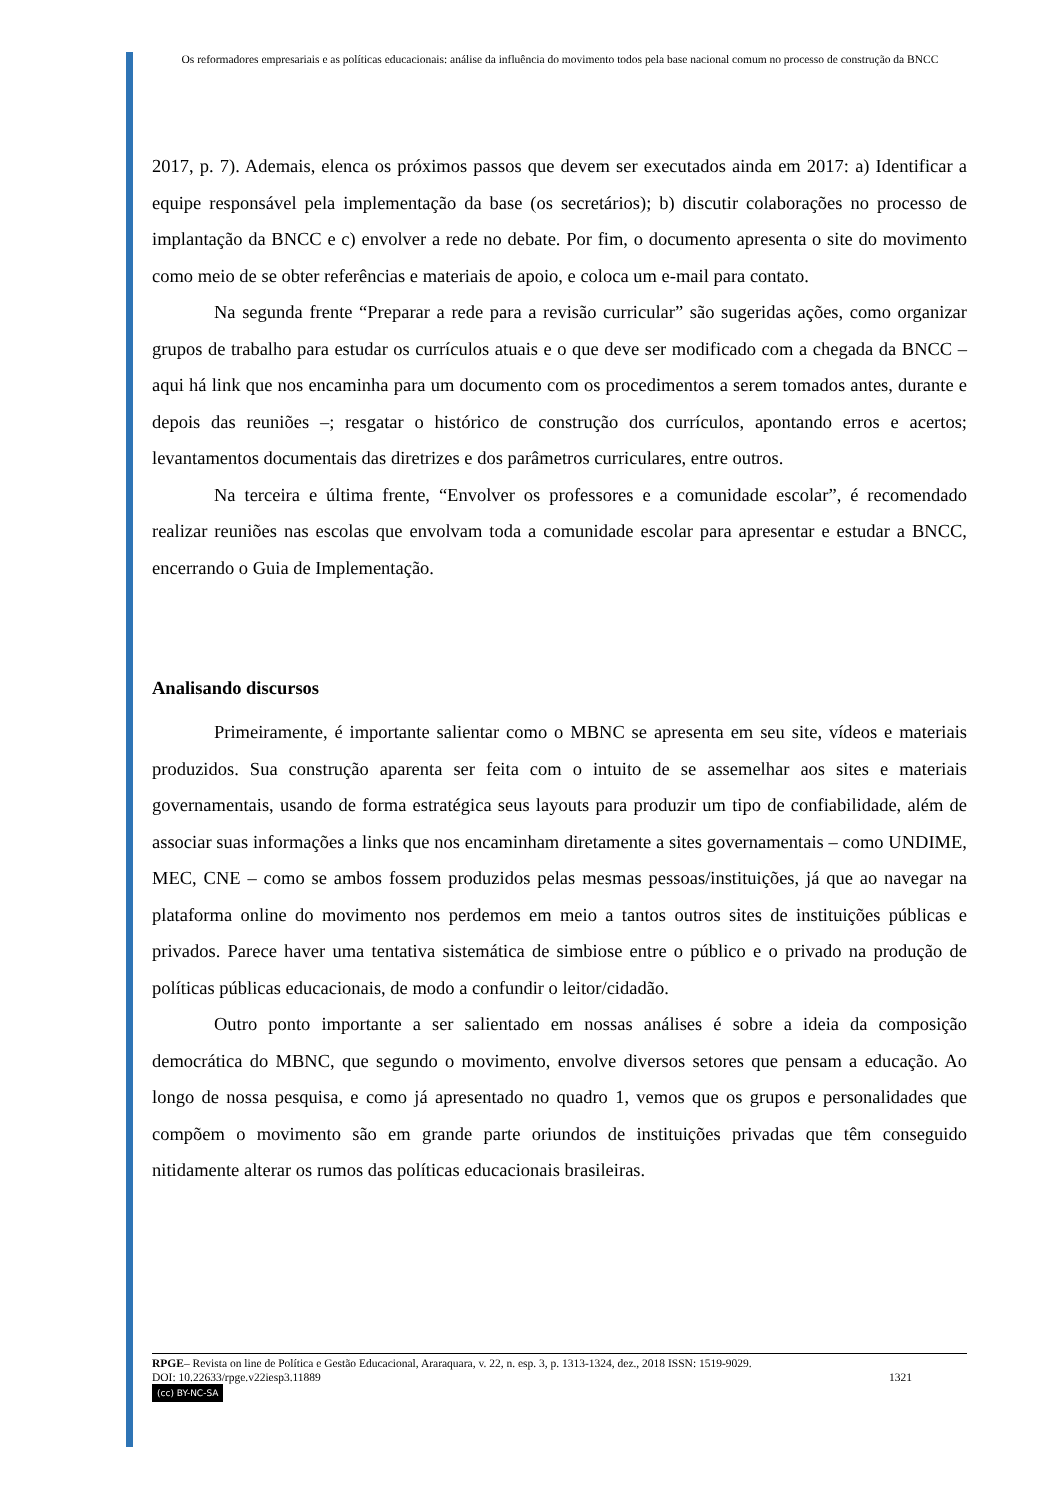Os reformadores empresariais e as políticas educacionais: análise da influência do movimento todos pela base nacional comum no processo de construção da BNCC
2017, p. 7). Ademais, elenca os próximos passos que devem ser executados ainda em 2017: a) Identificar a equipe responsável pela implementação da base (os secretários); b) discutir colaborações no processo de implantação da BNCC e c) envolver a rede no debate. Por fim, o documento apresenta o site do movimento como meio de se obter referências e materiais de apoio, e coloca um e-mail para contato.
Na segunda frente “Preparar a rede para a revisão curricular” são sugeridas ações, como organizar grupos de trabalho para estudar os currículos atuais e o que deve ser modificado com a chegada da BNCC – aqui há link que nos encaminha para um documento com os procedimentos a serem tomados antes, durante e depois das reuniões –; resgatar o histórico de construção dos currículos, apontando erros e acertos; levantamentos documentais das diretrizes e dos parâmetros curriculares, entre outros.
Na terceira e última frente, “Envolver os professores e a comunidade escolar”, é recomendado realizar reuniões nas escolas que envolvam toda a comunidade escolar para apresentar e estudar a BNCC, encerrando o Guia de Implementação.
Analisando discursos
Primeiramente, é importante salientar como o MBNC se apresenta em seu site, vídeos e materiais produzidos. Sua construção aparenta ser feita com o intuito de se assemelhar aos sites e materiais governamentais, usando de forma estratégica seus layouts para produzir um tipo de confiabilidade, além de associar suas informações a links que nos encaminham diretamente a sites governamentais – como UNDIME, MEC, CNE – como se ambos fossem produzidos pelas mesmas pessoas/instituições, já que ao navegar na plataforma online do movimento nos perdemos em meio a tantos outros sites de instituições públicas e privados. Parece haver uma tentativa sistemática de simbiose entre o público e o privado na produção de políticas públicas educacionais, de modo a confundir o leitor/cidadão.
Outro ponto importante a ser salientado em nossas análises é sobre a ideia da composição democrática do MBNC, que segundo o movimento, envolve diversos setores que pensam a educação. Ao longo de nossa pesquisa, e como já apresentado no quadro 1, vemos que os grupos e personalidades que compõem o movimento são em grande parte oriundos de instituições privadas que têm conseguido nitidamente alterar os rumos das políticas educacionais brasileiras.
RPGE– Revista on line de Política e Gestão Educacional, Araraquara, v. 22, n. esp. 3, p. 1313-1324, dez., 2018 ISSN: 1519-9029.
DOI: 10.22633/rpge.v22iesp3.11889 1321
(cc) BY-NC-SA